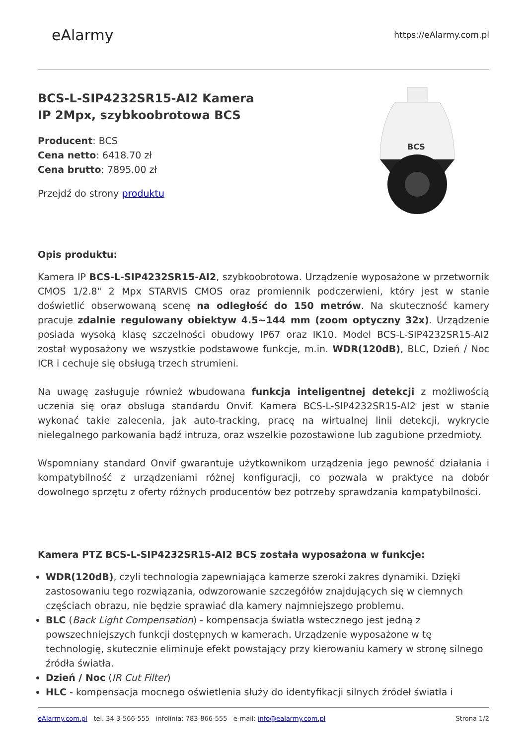eAlarmy
https://eAlarmy.com.pl
BCS-L-SIP4232SR15-AI2 Kamera
IP 2Mpx, szybkoobrotowa BCS
Producent: BCS
Cena netto: 6418.70 zł
Cena brutto: 7895.00 zł
Przejdź do strony produktu
BCS
Opis produktu:
Kamera IP BCS-L-SIP4232SR15-AI2, szybkoobrotowa. Urządzenie wyposażone w przetwornik CMOS 1/2.8" 2 Mpx STARVIS CMOS oraz promiennik podczerwieni, który jest w stanie doświetlić obserwowaną scenę na odległość do 150 metrów. Na skuteczność kamery pracuje zdalnie regulowany obiektyw 4.5~144 mm (zoom optyczny 32x). Urządzenie posiada wysoką klasę szczelności obudowy IP67 oraz IK10. Model BCS-L-SIP4232SR15-AI2 został wyposażony we wszystkie podstawowe funkcje, m.in. WDR(120dB), BLC, Dzień / Noc ICR i cechuje się obsługą trzech strumieni.
Na uwagę zasługuje również wbudowana funkcja inteligentnej detekcji z możliwością uczenia się oraz obsługa standardu Onvif. Kamera BCS-L-SIP4232SR15-AI2 jest w stanie wykonać takie zalecenia, jak auto-tracking, pracę na wirtualnej linii detekcji, wykrycie nielegalnego parkowania bądź intruza, oraz wszelkie pozostawione lub zagubione przedmioty.
Wspomniany standard Onvif gwarantuje użytkownikom urządzenia jego pewność działania i kompatybilność z urządzeniami różnej konfiguracji, co pozwala w praktyce na dobór dowolnego sprzętu z oferty różnych producentów bez potrzeby sprawdzania kompatybilności.
Kamera PTZ BCS-L-SIP4232SR15-AI2 BCS została wyposażona w funkcje:
WDR(120dB), czyli technologia zapewniająca kamerze szeroki zakres dynamiki. Dzięki zastosowaniu tego rozwiązania, odwzorowanie szczegółów znajdujących się w ciemnych częściach obrazu, nie będzie sprawiać dla kamery najmniejszego problemu.
BLC (Back Light Compensation) - kompensacja światła wstecznego jest jedną z powszechniejszych funkcji dostępnych w kamerach. Urządzenie wyposażone w tę technologię, skutecznie eliminuje efekt powstający przy kierowaniu kamery w stronę silnego źródła światła.
Dzień / Noc (IR Cut Filter)
HLC - kompensacja mocnego oświetlenia służy do identyfikacji silnych źródeł światła i
eAlarmy.com.pl tel. 34 3-566-555 infolinia: 783-866-555 e-mail: info@ealarmy.com.pl Strona 1/2